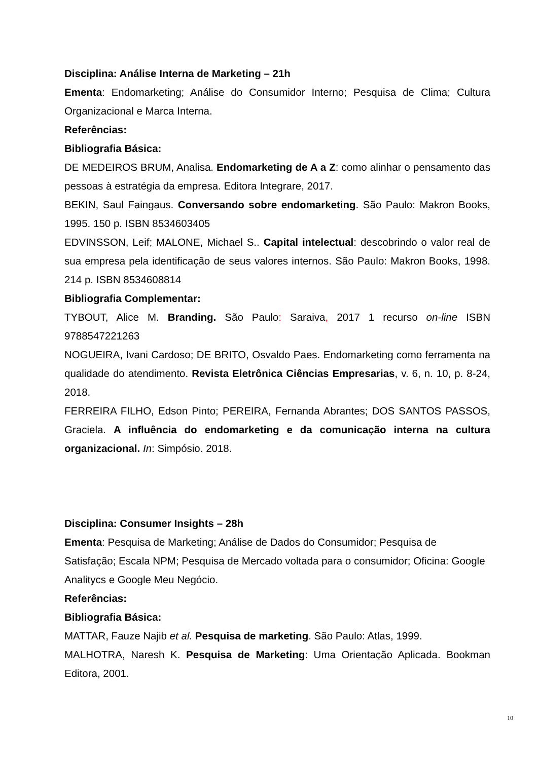Disciplina: Análise Interna de Marketing – 21h
Ementa: Endomarketing; Análise do Consumidor Interno; Pesquisa de Clima; Cultura Organizacional e Marca Interna.
Referências:
Bibliografia Básica:
DE MEDEIROS BRUM, Analisa. Endomarketing de A a Z: como alinhar o pensamento das pessoas à estratégia da empresa. Editora Integrare, 2017.
BEKIN, Saul Faingaus. Conversando sobre endomarketing. São Paulo: Makron Books, 1995. 150 p. ISBN 8534603405
EDVINSSON, Leif; MALONE, Michael S.. Capital intelectual: descobrindo o valor real de sua empresa pela identificação de seus valores internos. São Paulo: Makron Books, 1998. 214 p. ISBN 8534608814
Bibliografia Complementar:
TYBOUT, Alice M. Branding. São Paulo: Saraiva, 2017 1 recurso on-line ISBN 9788547221263
NOGUEIRA, Ivani Cardoso; DE BRITO, Osvaldo Paes. Endomarketing como ferramenta na qualidade do atendimento. Revista Eletrônica Ciências Empresarias, v. 6, n. 10, p. 8-24, 2018.
FERREIRA FILHO, Edson Pinto; PEREIRA, Fernanda Abrantes; DOS SANTOS PASSOS, Graciela. A influência do endomarketing e da comunicação interna na cultura organizacional. In: Simpósio. 2018.
Disciplina: Consumer Insights – 28h
Ementa: Pesquisa de Marketing; Análise de Dados do Consumidor; Pesquisa de Satisfação; Escala NPM; Pesquisa de Mercado voltada para o consumidor; Oficina: Google Analitycs e Google Meu Negócio.
Referências:
Bibliografia Básica:
MATTAR, Fauze Najib et al. Pesquisa de marketing. São Paulo: Atlas, 1999.
MALHOTRA, Naresh K. Pesquisa de Marketing: Uma Orientação Aplicada. Bookman Editora, 2001.
10